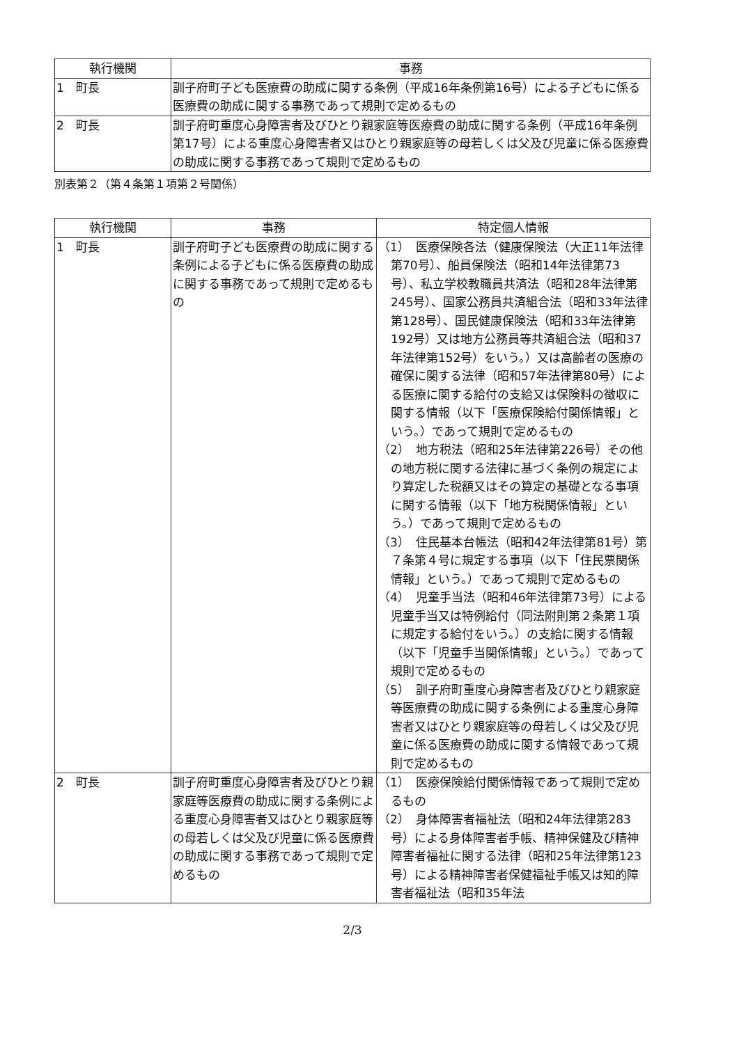| 執行機関 | 事務 |
| --- | --- |
| 1 町長 | 訓子府町子ども医療費の助成に関する条例（平成16年条例第16号）による子どもに係る医療費の助成に関する事務であって規則で定めるもの |
| 2 町長 | 訓子府町重度心身障害者及びひとり親家庭等医療費の助成に関する条例（平成16年条例第17号）による重度心身障害者又はひとり親家庭等の母若しくは父及び児童に係る医療費の助成に関する事務であって規則で定めるもの |
別表第２（第４条第１項第２号関係）
| 執行機関 | 事務 | 特定個人情報 |
| --- | --- | --- |
| 1 町長 | 訓子府町子ども医療費の助成に関する条例による子どもに係る医療費の助成に関する事務であって規則で定めるもの | （1） 医療保険各法（健康保険法（大正11年法律第70号）、船員保険法（昭和14年法律第73号）、私立学校教職員共済法（昭和28年法律第245号）、国家公務員共済組合法（昭和33年法律第128号）、国民健康保険法（昭和33年法律第192号）又は地方公務員等共済組合法（昭和37年法律第152号）をいう。）又は高齢者の医療の確保に関する法律（昭和57年法律第80号）による医療に関する給付の支給又は保険料の徴収に関する情報（以下「医療保険給付関係情報」という。）であって規則で定めるもの （2） 地方税法（昭和25年法律第226号）その他の地方税に関する法律に基づく条例の規定により算定した税額又はその算定の基礎となる事項に関する情報（以下「地方税関係情報」という。）であって規則で定めるもの （3） 住民基本台帳法（昭和42年法律第81号）第７条第４号に規定する事項（以下「住民票関係情報」という。）であって規則で定めるもの （4） 児童手当法（昭和46年法律第73号）による児童手当又は特例給付（同法附則第２条第１項に規定する給付をいう。）の支給に関する情報（以下「児童手当関係情報」という。）であって規則で定めるもの （5） 訓子府町重度心身障害者及びひとり親家庭等医療費の助成に関する条例による重度心身障害者又はひとり親家庭等の母若しくは父及び児童に係る医療費の助成に関する情報であって規則で定めるもの |
| 2 町長 | 訓子府町重度心身障害者及びひとり親家庭等医療費の助成に関する条例による重度心身障害者又はひとり親家庭等の母若しくは父及び児童に係る医療費の助成に関する事務であって規則で定めるもの | （1） 医療保険給付関係情報であって規則で定めるもの （2） 身体障害者福祉法（昭和24年法律第283号）による身体障害者手帳、精神保健及び精神障害者福祉に関する法律（昭和25年法律第123号）による精神障害者保健福祉手帳又は知的障害者福祉法（昭和35年法 |
2/3